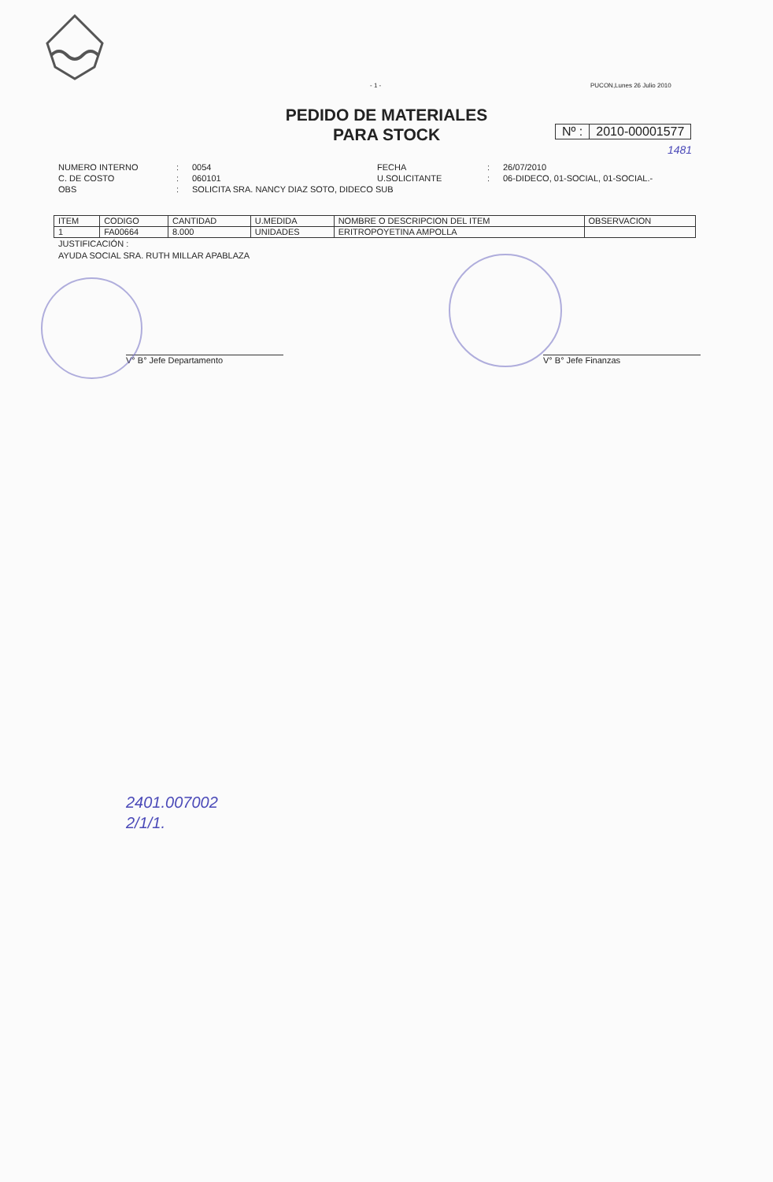- 1 - PUCON,Lunes 26 Julio 2010
PEDIDO DE MATERIALES
PARA STOCK
Nº : 2010-00001577
1481
NUMERO INTERNO: 0054 FECHA: 26/07/2010 C. DE COSTO: 060101 U.SOLICITANTE: 06-DIDECO, 01-SOCIAL, 01-SOCIAL.- OBS: SOLICITA SRA. NANCY DIAZ SOTO, DIDECO SUB
| ITEM | CODIGO | CANTIDAD | U.MEDIDA | NOMBRE O DESCRIPCION DEL ITEM | OBSERVACION |
| --- | --- | --- | --- | --- | --- |
| 1 | FA00664 | 8.000 | UNIDADES | ERITROPOYETINA AMPOLLA | |
JUSTIFICACIÓN :
AYUDA SOCIAL SRA. RUTH MILLAR APABLAZA
V° B° Jefe Departamento V° B° Jefe Finanzas
2401.007002
2/1/1.